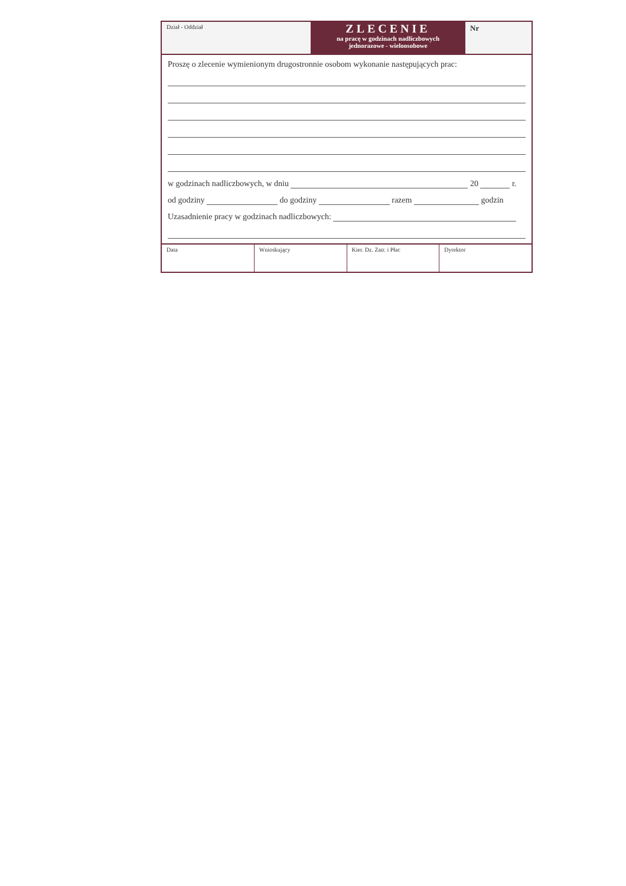Dział - Oddział
ZLECENIE
na pracę w godzinach nadliczbowych
jednorazowe - wieloosobowe
Nr
Proszę o zlecenie wymienionym drugostronnie osobom wykonanie następujących prac:
w godzinach nadliczbowych, w dniu 20 r.
od godziny do godziny razem godzin
Uzasadnienie pracy w godzinach nadliczbowych:
Data Wnioskujący Kier. Dz. Zatr. i Płac Dyrektor